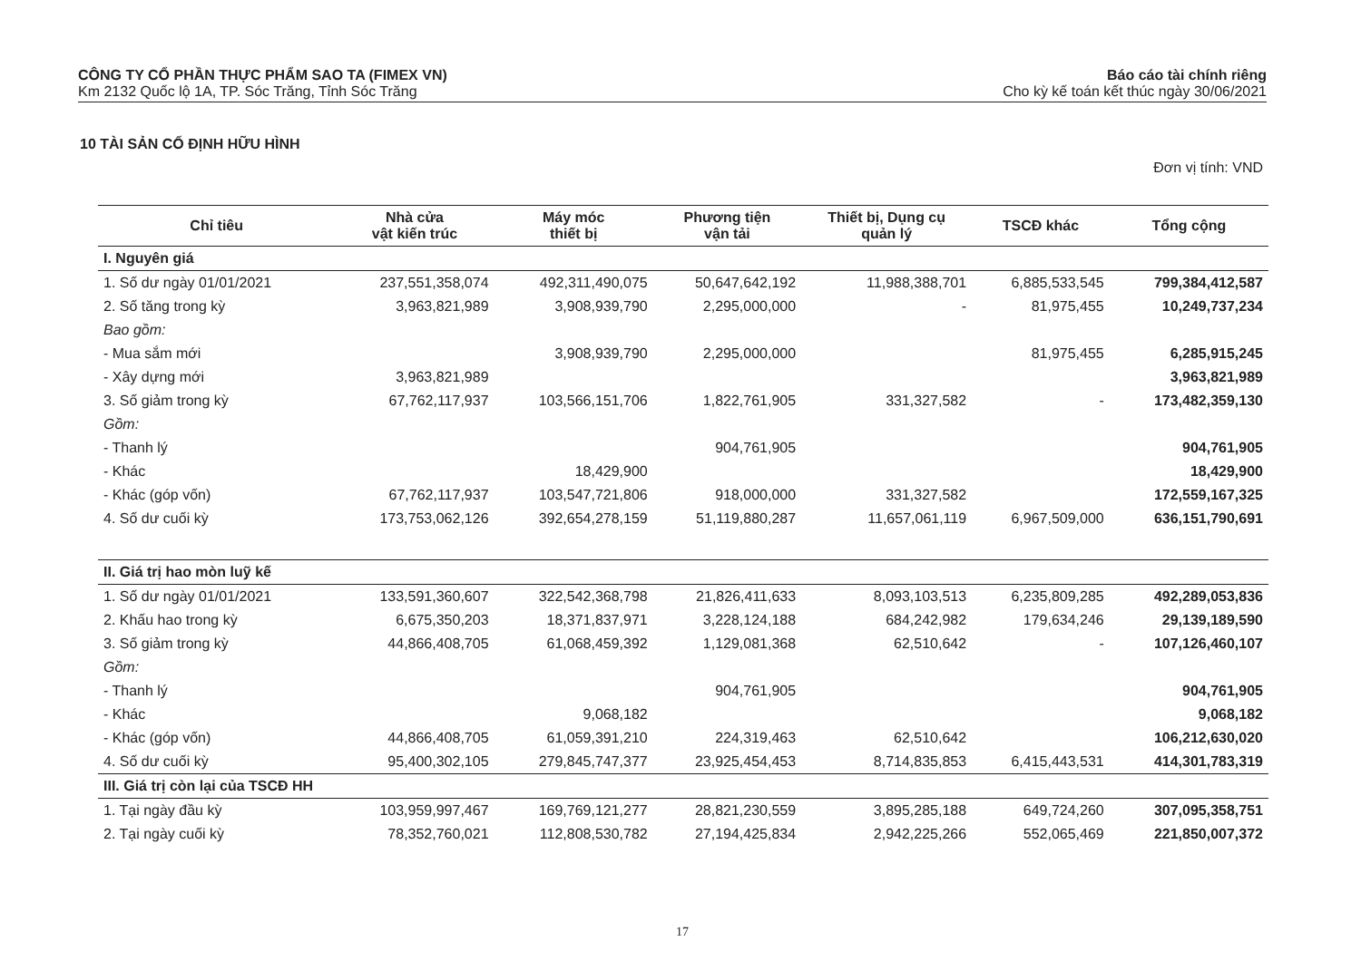CÔNG TY CỔ PHẦN THỰC PHẨM SAO TA (FIMEX VN)
Km 2132 Quốc lộ 1A, TP. Sóc Trăng, Tỉnh Sóc Trăng
Báo cáo tài chính riêng
Cho kỳ kế toán kết thúc ngày 30/06/2021
10 TÀI SẢN CỐ ĐỊNH HỮU HÌNH
Đơn vị tính: VND
| Chỉ tiêu | Nhà cửa vật kiến trúc | Máy móc thiết bị | Phương tiện vận tải | Thiết bị, Dụng cụ quản lý | TSCĐ khác | Tổng cộng |
| --- | --- | --- | --- | --- | --- | --- |
| I. Nguyên giá | | | | | | |
| 1. Số dư ngày 01/01/2021 | 237,551,358,074 | 492,311,490,075 | 50,647,642,192 | 11,988,388,701 | 6,885,533,545 | 799,384,412,587 |
| 2. Số tăng trong kỳ | 3,963,821,989 | 3,908,939,790 | 2,295,000,000 | - | 81,975,455 | 10,249,737,234 |
| Bao gồm: | | | | | | |
| - Mua sắm mới | | 3,908,939,790 | 2,295,000,000 | | 81,975,455 | 6,285,915,245 |
| - Xây dựng mới | 3,963,821,989 | | | | | 3,963,821,989 |
| 3. Số giảm trong kỳ | 67,762,117,937 | 103,566,151,706 | 1,822,761,905 | 331,327,582 | - | 173,482,359,130 |
| Gồm: | | | | | | |
| - Thanh lý | | | 904,761,905 | | | 904,761,905 |
| - Khác | | 18,429,900 | | | | 18,429,900 |
| - Khác (góp vốn) | 67,762,117,937 | 103,547,721,806 | 918,000,000 | 331,327,582 | | 172,559,167,325 |
| 4. Số dư cuối kỳ | 173,753,062,126 | 392,654,278,159 | 51,119,880,287 | 11,657,061,119 | 6,967,509,000 | 636,151,790,691 |
| II. Giá trị hao mòn luỹ kế | | | | | | |
| 1. Số dư ngày 01/01/2021 | 133,591,360,607 | 322,542,368,798 | 21,826,411,633 | 8,093,103,513 | 6,235,809,285 | 492,289,053,836 |
| 2. Khấu hao trong kỳ | 6,675,350,203 | 18,371,837,971 | 3,228,124,188 | 684,242,982 | 179,634,246 | 29,139,189,590 |
| 3. Số giảm trong kỳ | 44,866,408,705 | 61,068,459,392 | 1,129,081,368 | 62,510,642 | - | 107,126,460,107 |
| Gồm: | | | | | | |
| - Thanh lý | | | 904,761,905 | | | 904,761,905 |
| - Khác | | 9,068,182 | | | | 9,068,182 |
| - Khác (góp vốn) | 44,866,408,705 | 61,059,391,210 | 224,319,463 | 62,510,642 | | 106,212,630,020 |
| 4. Số dư cuối kỳ | 95,400,302,105 | 279,845,747,377 | 23,925,454,453 | 8,714,835,853 | 6,415,443,531 | 414,301,783,319 |
| III. Giá trị còn lại của TSCĐ HH | | | | | | |
| 1. Tại ngày đầu kỳ | 103,959,997,467 | 169,769,121,277 | 28,821,230,559 | 3,895,285,188 | 649,724,260 | 307,095,358,751 |
| 2. Tại ngày cuối kỳ | 78,352,760,021 | 112,808,530,782 | 27,194,425,834 | 2,942,225,266 | 552,065,469 | 221,850,007,372 |
17